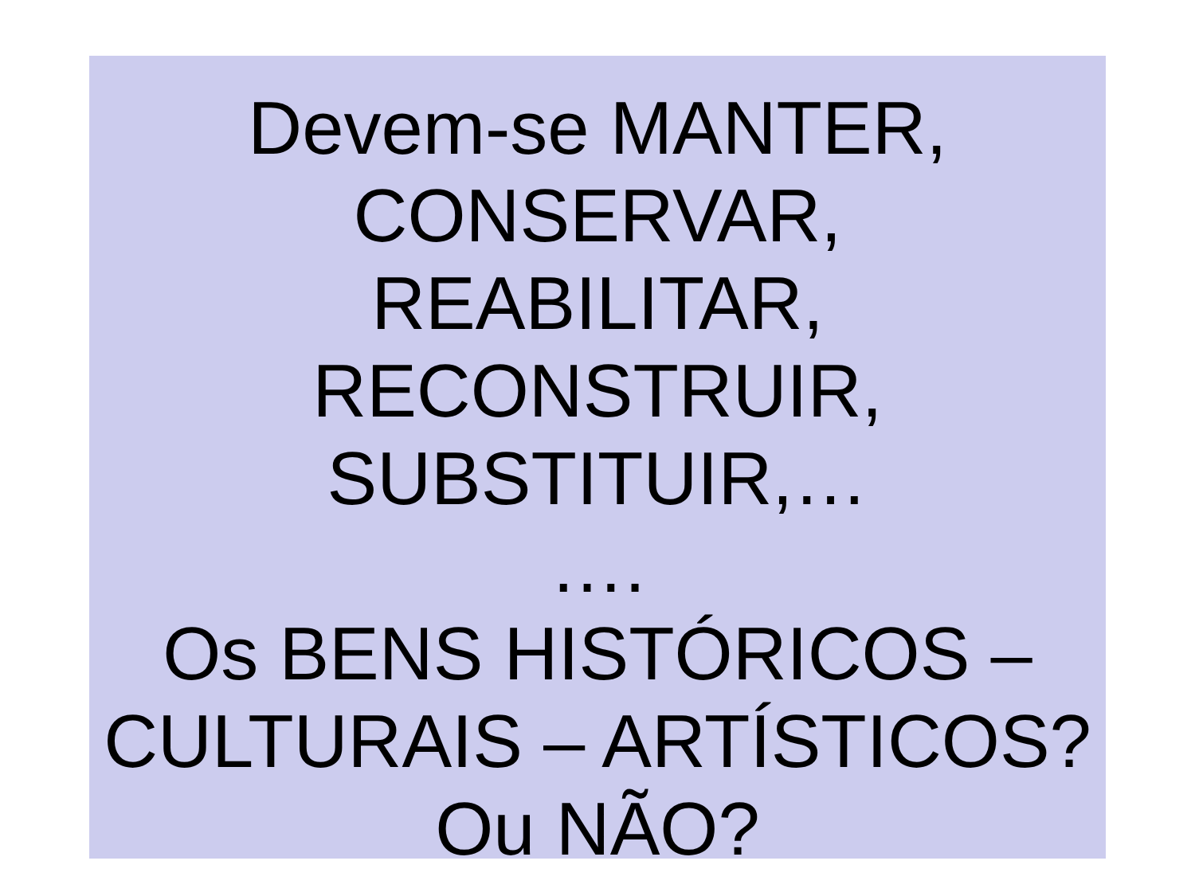Devem-se MANTER,
CONSERVAR,
REABILITAR,
RECONSTRUIR,
SUBSTITUIR,…
….
Os BENS HISTÓRICOS –
CULTURAIS – ARTÍSTICOS?
Ou NÃO?